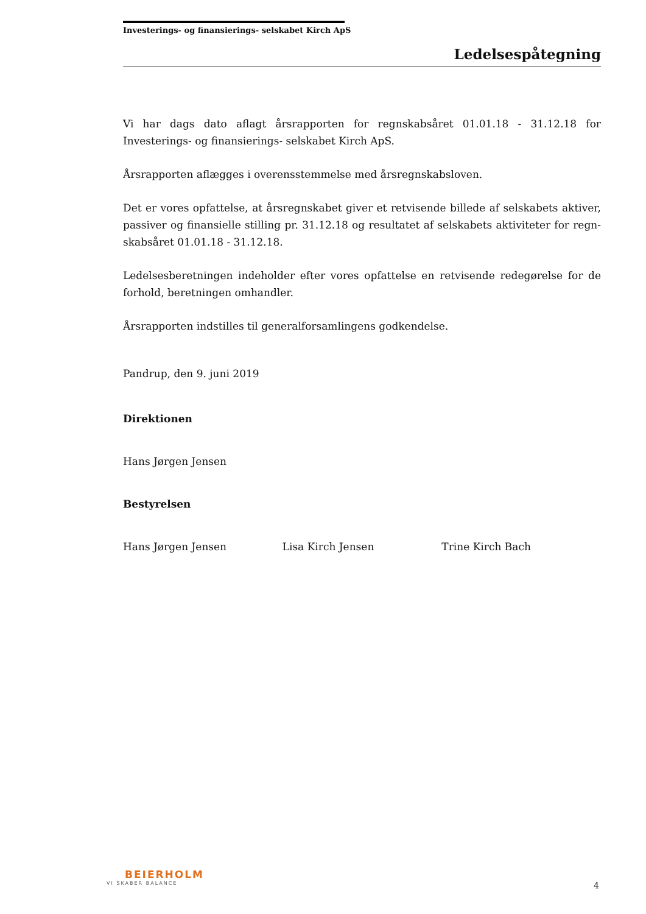Investerings- og finansierings- selskabet Kirch ApS
Ledelsespåtegning
Vi har dags dato aflagt årsrapporten for regnskabsåret 01.01.18 - 31.12.18 for Investerings- og finansierings- selskabet Kirch ApS.
Årsrapporten aflægges i overensstemmelse med årsregnskabsloven.
Det er vores opfattelse, at årsregnskabet giver et retvisende billede af selskabets aktiver, passiver og finansielle stilling pr. 31.12.18 og resultatet af selskabets aktiviteter for regn-skabsåret 01.01.18 - 31.12.18.
Ledelsesberetningen indeholder efter vores opfattelse en retvisende redegørelse for de forhold, beretningen omhandler.
Årsrapporten indstilles til generalforsamlingens godkendelse.
Pandrup, den 9. juni 2019
Direktionen
Hans Jørgen Jensen
Bestyrelsen
Hans Jørgen Jensen Lisa Kirch Jensen Trine Kirch Bach
BEIERHOLM
VI SKABER BALANCE
4